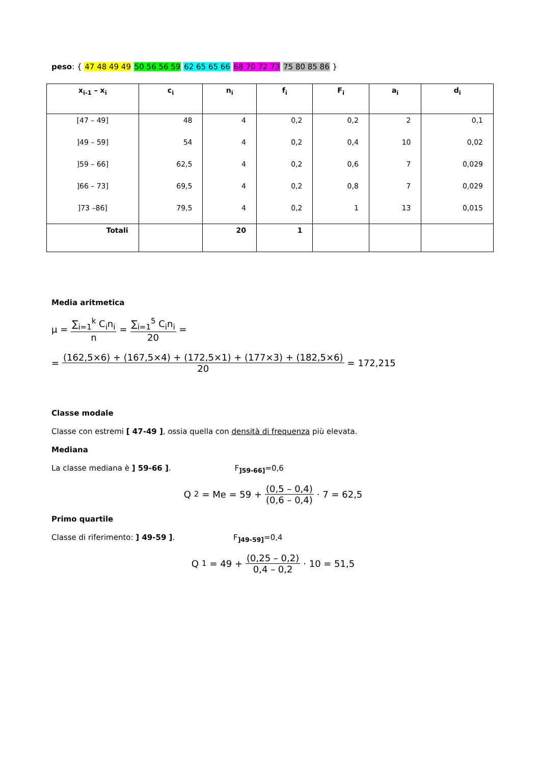peso: { 47 48 49 49 50 56 56 59 62 65 65 66 68 70 72 73 75 80 85 86 }
| x<sub>i-1</sub> – x<sub>i</sub> | c<sub>i</sub> | n<sub>i</sub> | f<sub>i</sub> | F<sub>i</sub> | a<sub>i</sub> | d<sub>i</sub> |
| --- | --- | --- | --- | --- | --- | --- |
| [47 – 49] | 48 | 4 | 0,2 | 0,2 | 2 | 0,1 |
| ]49 – 59] | 54 | 4 | 0,2 | 0,4 | 10 | 0,02 |
| ]59 – 66] | 62,5 | 4 | 0,2 | 0,6 | 7 | 0,029 |
| ]66 – 73] | 69,5 | 4 | 0,2 | 0,8 | 7 | 0,029 |
| ]73 –86] | 79,5 | 4 | 0,2 | 1 | 13 | 0,015 |
| Totali | | 20 | 1 | | | |
Media aritmetica
μ = ∑<sub>i=1</sub><sup>k</sup> C<sub>i</sub>n<sub>i</sub> n = ∑<sub>i=1</sub><sup>5</sup> C<sub>i</sub>n<sub>i</sub> 20 =
= (162,5×6) + (167,5×4) + (172,5×1) + (177×3) + (182,5×6) 20 = 172,215
Classe modale
Classe con estremi [ 47-49 ], ossia quella con densità di frequenza più elevata.
Mediana
La classe mediana è ] 59-66 ]. F<sub>]59-66]</sub>=0,6
Q<sub>2</sub> = Me = 59 + (0,5 – 0,4) (0,6 – 0,4) · 7 = 62,5
Primo quartile
Classe di riferimento: ] 49-59 ]. F<sub>]49-59]</sub>=0,4
Q<sub>1</sub> = 49 + (0,25 – 0,2) 0,4 – 0,2 · 10 = 51,5